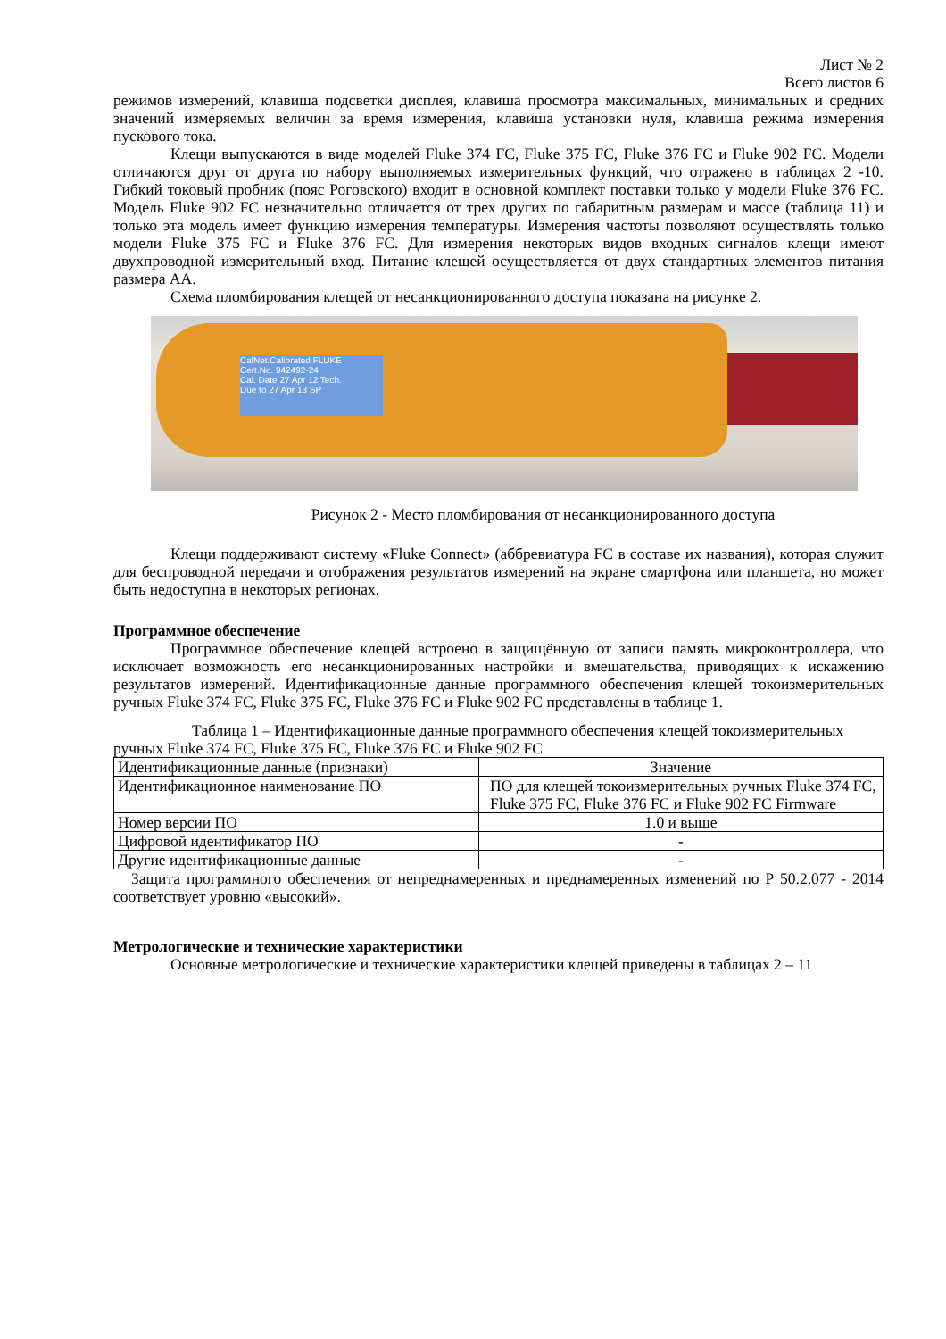Лист № 2
Всего листов 6
режимов измерений, клавиша подсветки дисплея, клавиша просмотра максимальных, минимальных и средних значений измеряемых величин за время измерения, клавиша установки нуля, клавиша режима измерения пускового тока.
Клещи выпускаются в виде моделей Fluke 374 FC, Fluke 375 FC, Fluke 376 FC и Fluke 902 FC. Модели отличаются друг от друга по набору выполняемых измерительных функций, что отражено в таблицах 2 -10. Гибкий токовый пробник (пояс Роговского) входит в основной комплект поставки только у модели Fluke 376 FC. Модель Fluke 902 FC незначительно отличается от трех других по габаритным размерам и массе (таблица 11) и только эта модель имеет функцию измерения температуры. Измерения частоты позволяют осуществлять только модели Fluke 375 FC и Fluke 376 FC. Для измерения некоторых видов входных сигналов клещи имеют двухпроводной измерительный вход. Питание клещей осуществляется от двух стандартных элементов питания размера АА.
Схема пломбирования клещей от несанкционированного доступа показана на рисунке 2.
CalNet.Calibrated FLUKE
Cert.No. 942492-24
Cal. Date 27 Apr 12 Tech.
Due to 27 Apr 13 SP
Рисунок 2 - Место пломбирования от несанкционированного доступа
Клещи поддерживают систему «Fluke Connect» (аббревиатура FC в составе их названия), которая служит для беспроводной передачи и отображения результатов измерений на экране смартфона или планшета, но может быть недоступна в некоторых регионах.
Программное обеспечение
Программное обеспечение клещей встроено в защищённую от записи память микроконтроллера, что исключает возможность его несанкционированных настройки и вмешательства, приводящих к искажению результатов измерений. Идентификационные данные программного обеспечения клещей токоизмерительных ручных Fluke 374 FC, Fluke 375 FC, Fluke 376 FC и Fluke 902 FC представлены в таблице 1.
Таблица 1 – Идентификационные данные программного обеспечения клещей токоизмерительных ручных Fluke 374 FC, Fluke 375 FC, Fluke 376 FC и Fluke 902 FC
| Идентификационные данные (признаки) | Значение |
| --- | --- |
| Идентификационное наименование ПО | ПО для клещей токоизмерительных ручных Fluke 374 FC, Fluke 375 FC, Fluke 376 FC и Fluke 902 FC Firmware |
| Номер версии ПО | 1.0 и выше |
| Цифровой идентификатор ПО | - |
| Другие идентификационные данные | - |
Защита программного обеспечения от непреднамеренных и преднамеренных изменений по Р 50.2.077 - 2014 соответствует уровню «высокий».
Метрологические и технические характеристики
Основные метрологические и технические характеристики клещей приведены в таблицах 2 – 11